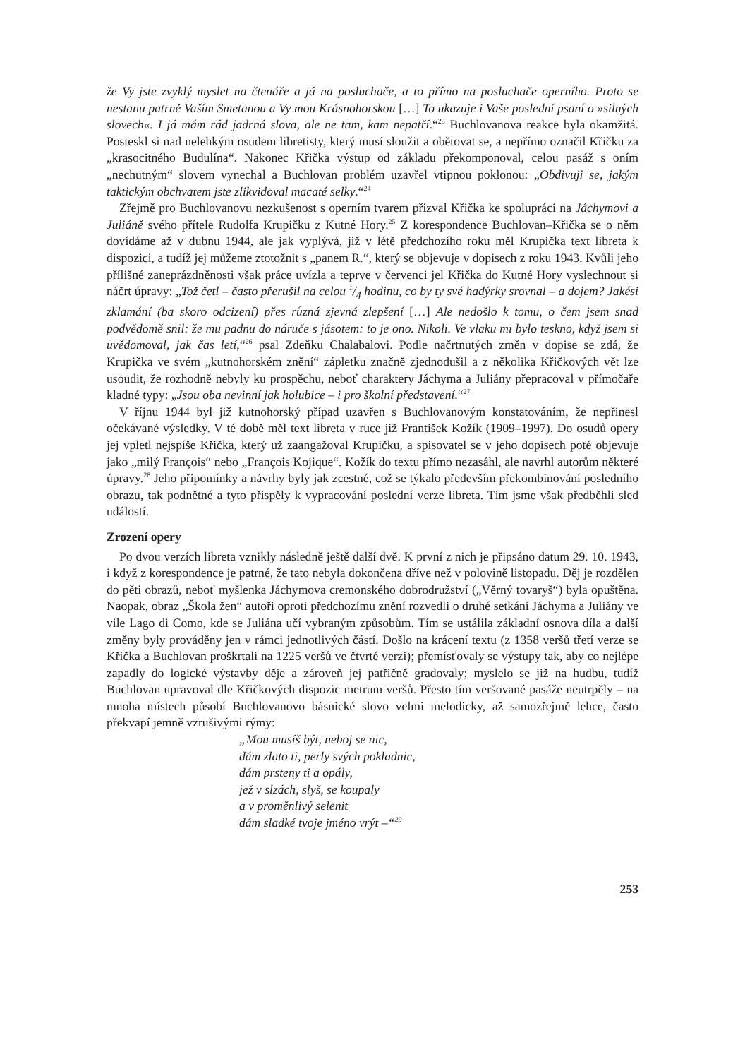že Vy jste zvyklý myslet na čtenáře a já na posluchače, a to přímo na posluchače operního. Proto se nestanu patrně Vaším Smetanou a Vy mou Krásnohorskou […] To ukazuje i Vaše poslední psaní o »silných slovech«. I já mám rád jadrná slova, ale ne tam, kam nepatří.“<sup>23</sup> Buchlovanova reakce byla okamžitá. Posteskl si nad nelehkým osudem libretisty, který musí sloužit a obětovat se, a nepřímo označil Křičku za „krasocitného Budulína“. Nakonec Křička výstup od základu překomponoval, celou pasáž s oním „nechutným“ slovem vynechal a Buchlovan problém uzavřel vtipnou poklonou: „Obdivuji se, jakým taktickým obchvatem jste zlikvidoval macaté selky.“<sup>24</sup>
Zřejmě pro Buchlovanovu nezkušenost s operním tvarem přizval Křička ke spolupráci na Jáchymovi a Juliáně svého přítele Rudolfa Krupičku z Kutné Hory.<sup>25</sup> Z korespondence Buchlovan–Křička se o něm dovídáme až v dubnu 1944, ale jak vyplývá, již v létě předchozího roku měl Krupička text libreta k dispozici, a tudíž jej můžeme ztotožnit s „panem R.“, který se objevuje v dopisech z roku 1943. Kvůli jeho přílišné zaneprázdněnosti však práce uvízla a teprve v červenci jel Křička do Kutné Hory vyslechnout si náčrt úpravy: „Tož četl – často přerušil na celou 1/4 hodinu, co by ty své hadýrky srovnal – a dojem? Jakési zklamání (ba skoro odcizení) přes různá zjevná zlepšení […] Ale nedošlo k tomu, o čem jsem snad podvědomě snil: že mu padnu do náruče s jásotem: to je ono. Nikoli. Ve vlaku mi bylo teskno, když jsem si uvědomoval, jak čas letí,“<sup>26</sup> psal Zdeňku Chalabalovi. Podle načrtnutých změn v dopise se zdá, že Krupička ve svém „kutnohorském znění“ zápletku značně zjednodušil a z několika Křičkových vět lze usoudit, že rozhodně nebyly ku prospěchu, neboť charaktery Jáchyma a Juliány přepracoval v přímočaře kladné typy: „Jsou oba nevinní jak holubice – i pro školní představení.“<sup>27</sup>
V říjnu 1944 byl již kutnohorský případ uzavřen s Buchlovanovým konstatováním, že nepřinesl očekávané výsledky. V té době měl text libreta v ruce již František Kožík (1909–1997). Do osudů opery jej vpletl nejspíše Křička, který už zaangažoval Krupičku, a spisovatel se v jeho dopisech poté objevuje jako „milý François“ nebo „François Kojique“. Kožík do textu přímo nezasáhl, ale navrhl autorům některé úpravy.<sup>28</sup> Jeho připomínky a návrhy byly jak zcestné, což se týkalo především překombinování posledního obrazu, tak podnětné a tyto přispěly k vypracování poslední verze libreta. Tím jsme však předběhli sled událostí.
Zrození opery
Po dvou verzích libreta vznikly následně ještě další dvě. K první z nich je připsáno datum 29. 10. 1943, i když z korespondence je patrné, že tato nebyla dokončena dříve než v polovině listopadu. Děj je rozdělen do pěti obrazů, neboť myšlenka Jáchymova cremonského dobrodružství („Věrný tovaryš“) byla opuštěna. Naopak, obraz „Škola žen“ autoři oproti předchozímu znění rozvedli o druhé setkání Jáchyma a Juliány ve vile Lago di Como, kde se Juliána učí vybraným způsobům. Tím se ustálila základní osnova díla a další změny byly prováděny jen v rámci jednotlivých částí. Došlo na krácení textu (z 1358 veršů třetí verze se Křička a Buchlovan proškrtali na 1225 veršů ve čtvrté verzi); přemísťovaly se výstupy tak, aby co nejlépe zapadly do logické výstavby děje a zároveň jej patřičně gradovaly; myslelo se již na hudbu, tudíž Buchlovan upravoval dle Křičkových dispozic metrum veršů. Přesto tím veršované pasáže neutrpěly – na mnoha místech působí Buchlovanovo básnické slovo velmi melodicky, až samozřejmě lehce, často překvapí jemně vzrušivými rýmy:
„Mou musíš být, neboj se nic,
dám zlato ti, perly svých pokladnic,
dám prsteny ti a opály,
jež v slzách, slyš, se koupaly
a v proměnlivý selenit
dám sladké tvoje jméno vrýt –“<sup>29</sup>
253